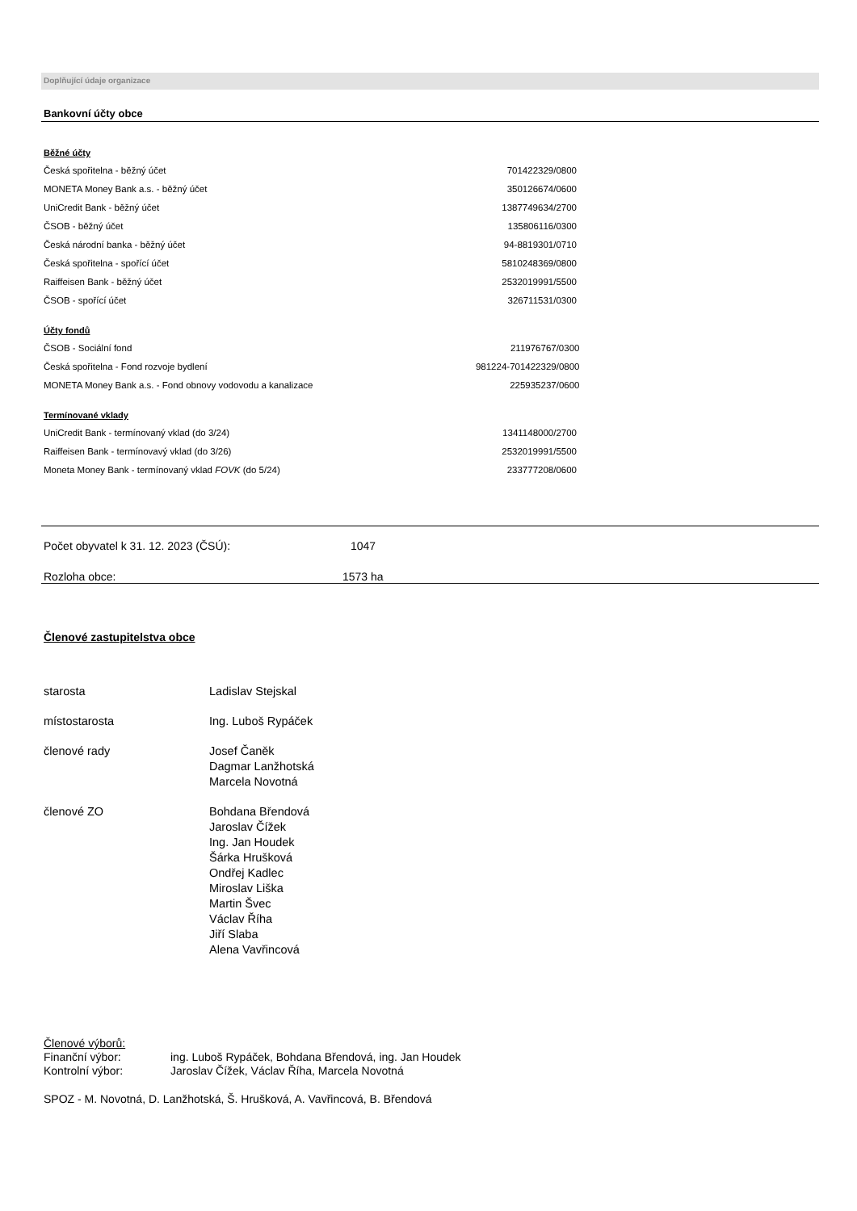Doplňující údaje organizace
Bankovní účty obce
Běžné účty
| Česká spořitelna - běžný účet | 701422329/0800 |
| MONETA Money Bank a.s. - běžný účet | 350126674/0600 |
| UniCredit Bank - běžný účet | 1387749634/2700 |
| ČSOB - běžný účet | 135806116/0300 |
| Česká národní banka - běžný účet | 94-8819301/0710 |
| Česká spořitelna - spořící účet | 5810248369/0800 |
| Raiffeisen Bank - běžný účet | 2532019991/5500 |
| ČSOB - spořící účet | 326711531/0300 |
Účty fondů
| ČSOB - Sociální fond | 211976767/0300 |
| Česká spořitelna - Fond rozvoje bydlení | 981224-701422329/0800 |
| MONETA Money Bank a.s. - Fond obnovy vodovodu a kanalizace | 225935237/0600 |
Termínované vklady
| UniCredit Bank - termínovaný vklad (do 3/24) | 1341148000/2700 |
| Raiffeisen Bank - termínovavý vklad (do 3/26) | 2532019991/5500 |
| Moneta Money Bank - termínovaný vklad FOVK (do 5/24) | 233777208/0600 |
Počet obyvatel k 31. 12. 2023 (ČSÚ): 1047
Rozloha obce: 1573 ha
Členové zastupitelstva obce
| starosta | Ladislav Stejskal |
| místostarosta | Ing. Luboš Rypáček |
| členové rady | Josef Čaněk Dagmar Lanžhotská Marcela Novotná |
| členové ZO | Bohdana Břendová Jaroslav Čížek Ing. Jan Houdek Šárka Hrušková Ondřej Kadlec Miroslav Liška Martin Švec Václav Říha Jiří Slaba Alena Vavřincová |
Členové výborů:
| Finanční výbor: | ing. Luboš Rypáček, Bohdana Břendová, ing. Jan Houdek |
| Kontrolní výbor: | Jaroslav Čížek, Václav Říha, Marcela Novotná |
SPOZ - M. Novotná, D. Lanžhotská, Š. Hrušková, A. Vavřincová, B. Břendová